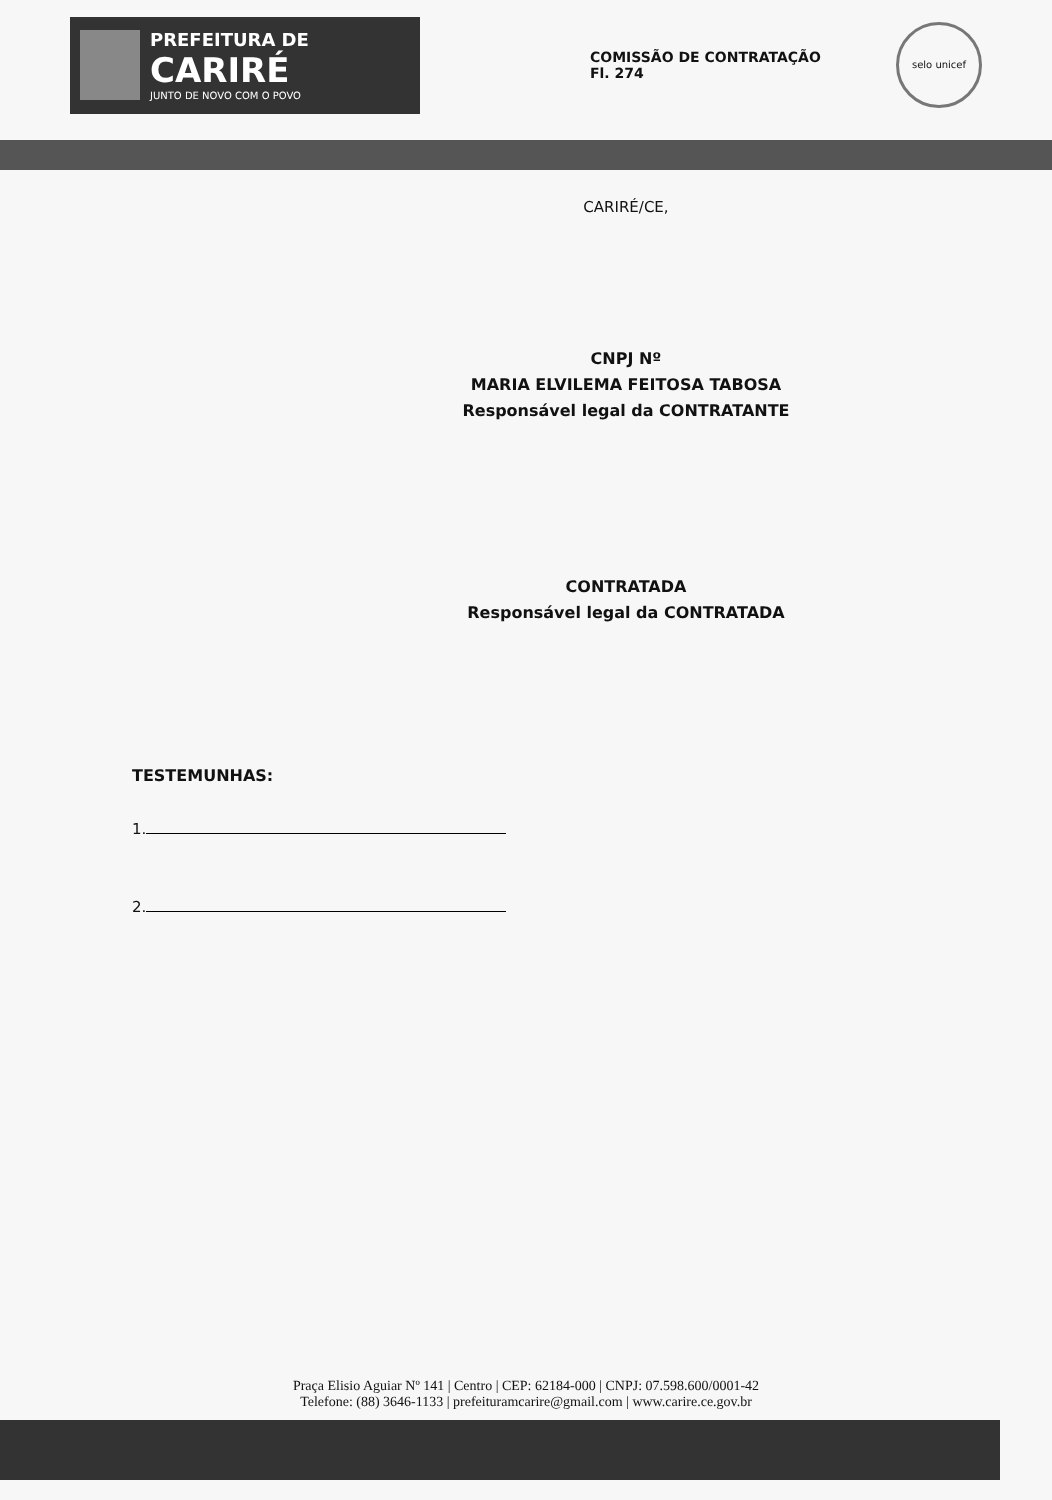PREFEITURA DE
CARIRÉ
JUNTO DE NOVO COM O POVO
COMISSÃO DE CONTRATAÇÃO
Fl. 274
selo unicef
CARIRÉ/CE,
CNPJ Nº
MARIA ELVILEMA FEITOSA TABOSA
Responsável legal da CONTRATANTE
CONTRATADA
Responsável legal da CONTRATADA
TESTEMUNHAS:
1.
2.
Praça Elisio Aguiar Nº 141 | Centro | CEP: 62184-000 | CNPJ: 07.598.600/0001-42
Telefone: (88) 3646-1133 | prefeituramcarire@gmail.com | www.carire.ce.gov.br